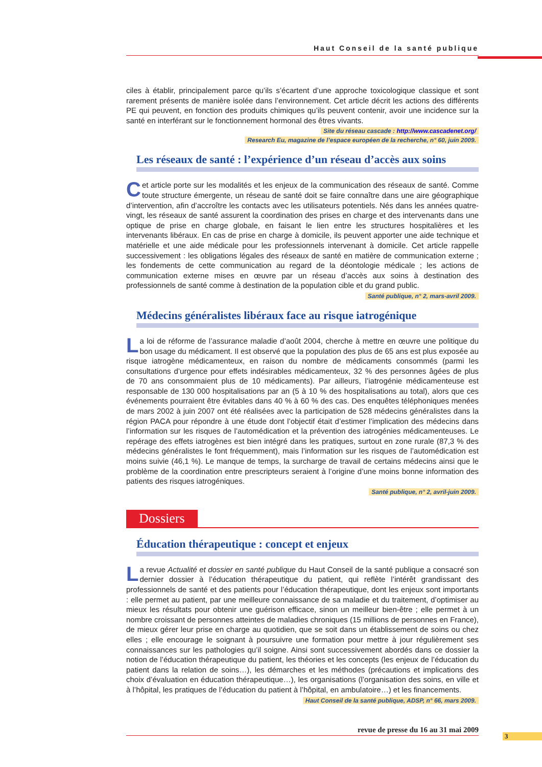Haut Conseil de la santé publique
ciles à établir, principalement parce qu’ils s’écartent d’une approche toxicologique classique et sont rarement présents de manière isolée dans l’environnement. Cet article décrit les actions des différents PE qui peuvent, en fonction des produits chimiques qu’ils peuvent contenir, avoir une incidence sur la santé en interférant sur le fonctionnement hormonal des êtres vivants.
Site du réseau cascade : http://www.cascadenet.org/
Research Eu, magazine de l’espace européen de la recherche, n° 60, juin 2009.
Les réseaux de santé : l’expérience d’un réseau d’accès aux soins
Cet article porte sur les modalités et les enjeux de la communication des réseaux de santé. Comme toute structure émergente, un réseau de santé doit se faire connaître dans une aire géographique d’intervention, afin d’accroître les contacts avec les utilisateurs potentiels. Nés dans les années quatre-vingt, les réseaux de santé assurent la coordination des prises en charge et des intervenants dans une optique de prise en charge globale, en faisant le lien entre les structures hospitalières et les intervenants libéraux. En cas de prise en charge à domicile, ils peuvent apporter une aide technique et matérielle et une aide médicale pour les professionnels intervenant à domicile. Cet article rappelle successivement : les obligations légales des réseaux de santé en matière de communication externe ; les fondements de cette communication au regard de la déontologie médicale ; les actions de communication externe mises en œuvre par un réseau d’accès aux soins à destination des professionnels de santé comme à destination de la population cible et du grand public.
Santé publique, n° 2, mars-avril 2009.
Médecins généralistes libéraux face au risque iatrogénique
La loi de réforme de l’assurance maladie d’août 2004, cherche à mettre en œuvre une politique du bon usage du médicament. Il est observé que la population des plus de 65 ans est plus exposée au risque iatrogène médicamenteux, en raison du nombre de médicaments consommés (parmi les consultations d’urgence pour effets indésirables médicamenteux, 32 % des personnes âgées de plus de 70 ans consommaient plus de 10 médicaments). Par ailleurs, l’iatrogénie médicamenteuse est responsable de 130 000 hospitalisations par an (5 à 10 % des hospitalisations au total), alors que ces événements pourraient être évitables dans 40 % à 60 % des cas. Des enquêtes téléphoniques menées de mars 2002 à juin 2007 ont été réalisées avec la participation de 528 médecins généralistes dans la région PACA pour répondre à une étude dont l’objectif était d’estimer l’implication des médecins dans l’information sur les risques de l’automédication et la prévention des iatrogénies médicamenteuses. Le repérage des effets iatrogènes est bien intégré dans les pratiques, surtout en zone rurale (87,3 % des médecins généralistes le font fréquemment), mais l’information sur les risques de l’automédication est moins suivie (46,1 %). Le manque de temps, la surcharge de travail de certains médecins ainsi que le problème de la coordination entre prescripteurs seraient à l’origine d’une moins bonne information des patients des risques iatrogéniques.
Santé publique, n° 2, avril-juin 2009.
Dossiers
Éducation thérapeutique : concept et enjeux
La revue Actualité et dossier en santé publique du Haut Conseil de la santé publique a consacré son dernier dossier à l’éducation thérapeutique du patient, qui reflète l’intérêt grandissant des professionnels de santé et des patients pour l’éducation thérapeutique, dont les enjeux sont importants : elle permet au patient, par une meilleure connaissance de sa maladie et du traitement, d’optimiser au mieux les résultats pour obtenir une guérison efficace, sinon un meilleur bien-être ; elle permet à un nombre croissant de personnes atteintes de maladies chroniques (15 millions de personnes en France), de mieux gérer leur prise en charge au quotidien, que se soit dans un établissement de soins ou chez elles ; elle encourage le soignant à poursuivre une formation pour mettre à jour régulièrement ses connaissances sur les pathologies qu’il soigne. Ainsi sont successivement abordés dans ce dossier la notion de l’éducation thérapeutique du patient, les théories et les concepts (les enjeux de l’éducation du patient dans la relation de soins…), les démarches et les méthodes (précautions et implications des choix d’évaluation en éducation thérapeutique…), les organisations (l’organisation des soins, en ville et à l’hôpital, les pratiques de l’éducation du patient à l’hôpital, en ambulatoire…) et les financements.
Haut Conseil de la santé publique, ADSP, n° 66, mars 2009.
revue de presse du 16 au 31 mai 2009
3